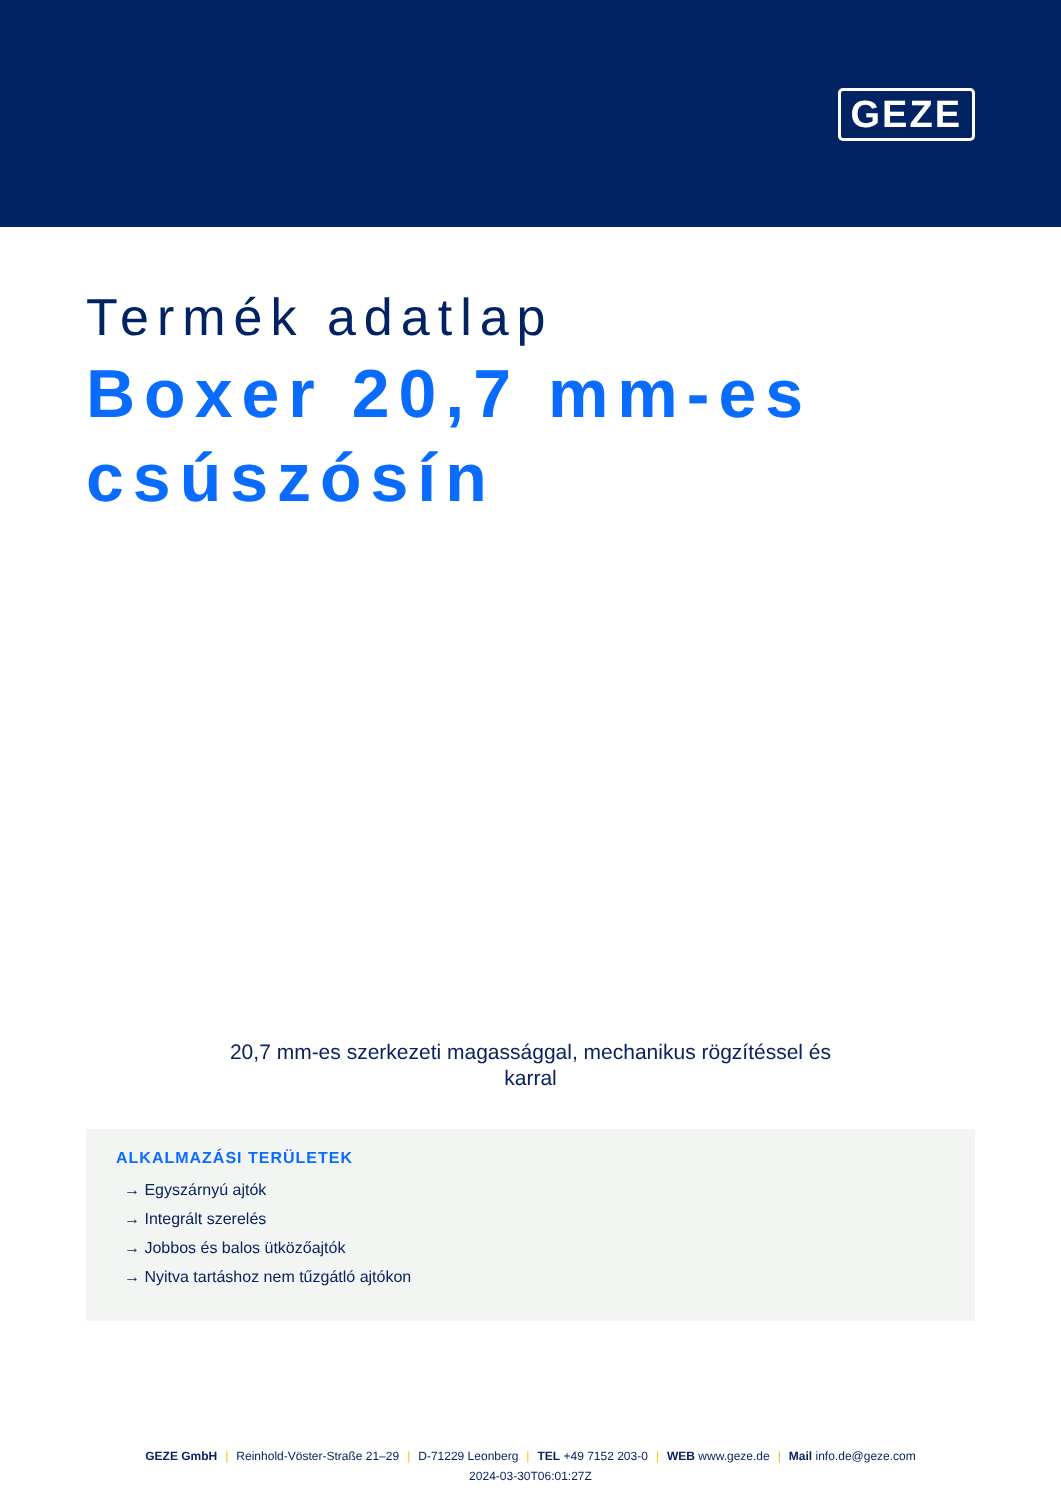GEZE
Termék adatlap
Boxer 20,7 mm-es csúszósín
20,7 mm-es szerkezeti magassággal, mechanikus rögzítéssel és karral
ALKALMAZÁSI TERÜLETEK
→ Egyszárnyú ajtók
→ Integrált szerelés
→ Jobbos és balos ütközőajtók
→ Nyitva tartáshoz nem tűzgátló ajtókon
GEZE GmbH | Reinhold-Vöster-Straße 21–29 | D-71229 Leonberg | TEL +49 7152 203-0 | WEB www.geze.de | Mail info.de@geze.com
2024-03-30T06:01:27Z